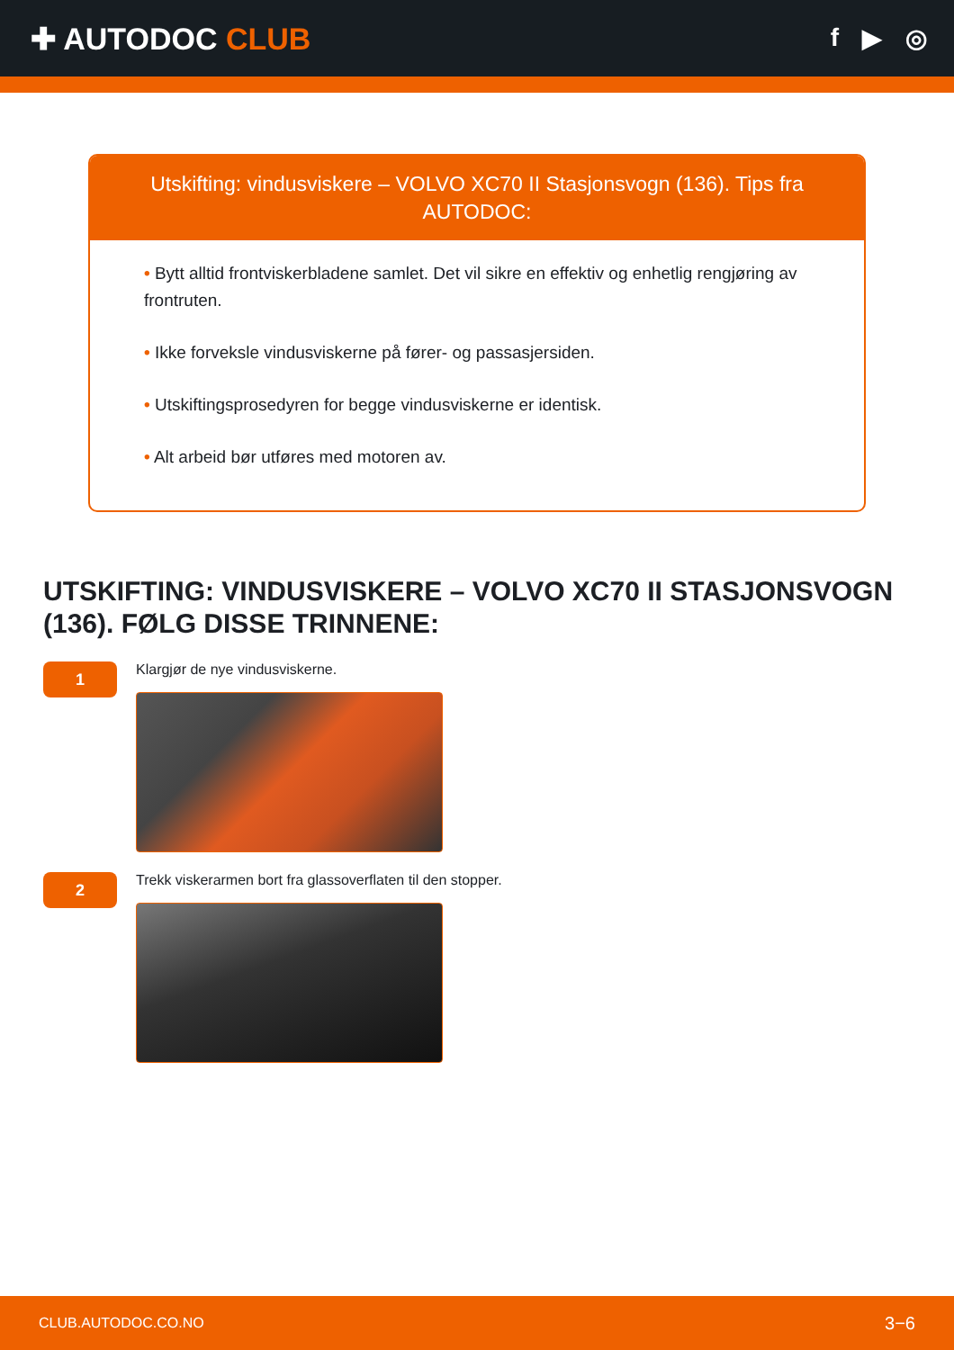✚ AUTODOC CLUB
f ▶ ◎
Utskifting: vindusviskere – VOLVO XC70 II Stasjonsvogn (136). Tips fra AUTODOC:
• Bytt alltid frontviskerbladene samlet. Det vil sikre en effektiv og enhetlig rengjøring av frontruten.
• Ikke forveksle vindusviskerne på fører- og passasjersiden.
• Utskiftingsprosedyren for begge vindusviskerne er identisk.
• Alt arbeid bør utføres med motoren av.
UTSKIFTING: VINDUSVISKERE – VOLVO XC70 II STASJONSVOGN (136). FØLG DISSE TRINNENE:
1
Klargjør de nye vindusviskerne.
2
Trekk viskerarmen bort fra glassoverflaten til den stopper.
CLUB.AUTODOC.CO.NO 3−6